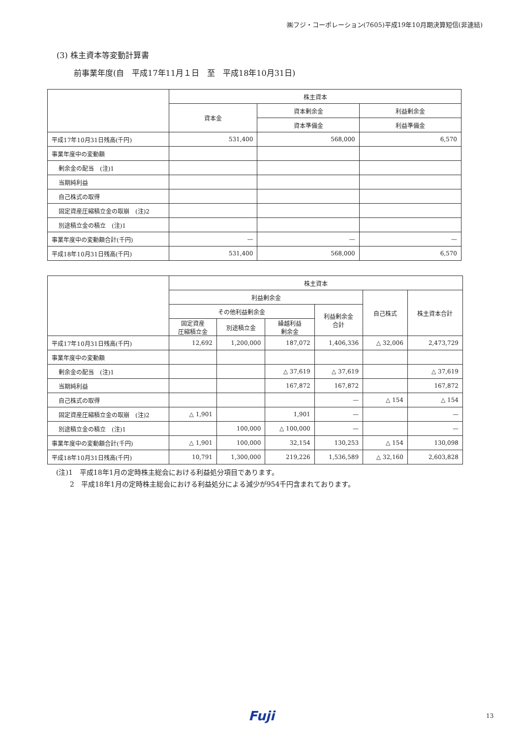㈱フジ・コーポレーション(7605)平成19年10月期決算短信(非連結)
(3) 株主資本等変動計算書
前事業年度(自　平成17年11月１日　至　平成18年10月31日)
| | 株主資本 | | |
| --- | --- | --- | --- |
| | 資本金 | 資本剰余金 | 利益剰余金 |
| | | 資本準備金 | 利益準備金 |
| 平成17年10月31日残高(千円) | 531,400 | 568,000 | 6,570 |
| 事業年度中の変動額 | | | |
| 剰余金の配当 (注)1 | | | |
| 当期純利益 | | | |
| 自己株式の取得 | | | |
| 固定資産圧縮積立金の取崩 (注)2 | | | |
| 別途積立金の積立 (注)1 | | | |
| 事業年度中の変動額合計(千円) | — | — | — |
| 平成18年10月31日残高(千円) | 531,400 | 568,000 | 6,570 |
| | 株主資本 | | | | | |
| --- | --- | --- | --- | --- | --- | --- |
| | 利益剰余金 | | | | 自己株式 | 株主資本合計 |
| | その他利益剰余金 | | | 利益剰余金 合計 | | |
| | 固定資産 圧縮積立金 | 別途積立金 | 繰越利益 剰余金 | | | |
| 平成17年10月31日残高(千円) | 12,692 | 1,200,000 | 187,072 | 1,406,336 | △ 32,006 | 2,473,729 |
| 事業年度中の変動額 | | | | | | |
| 剰余金の配当 (注)1 | | | △ 37,619 | △ 37,619 | | △ 37,619 |
| 当期純利益 | | | 167,872 | 167,872 | | 167,872 |
| 自己株式の取得 | | | | — | △ 154 | △ 154 |
| 固定資産圧縮積立金の取崩 (注)2 | △ 1,901 | | 1,901 | — | | — |
| 別途積立金の積立 (注)1 | | 100,000 | △ 100,000 | — | | — |
| 事業年度中の変動額合計(千円) | △ 1,901 | 100,000 | 32,154 | 130,253 | △ 154 | 130,098 |
| 平成18年10月31日残高(千円) | 10,791 | 1,300,000 | 219,226 | 1,536,589 | △ 32,160 | 2,603,828 |
(注)1　平成18年1月の定時株主総会における利益処分項目であります。
　　2　平成18年1月の定時株主総会における利益処分による減少が954千円含まれております。
Fuji 13